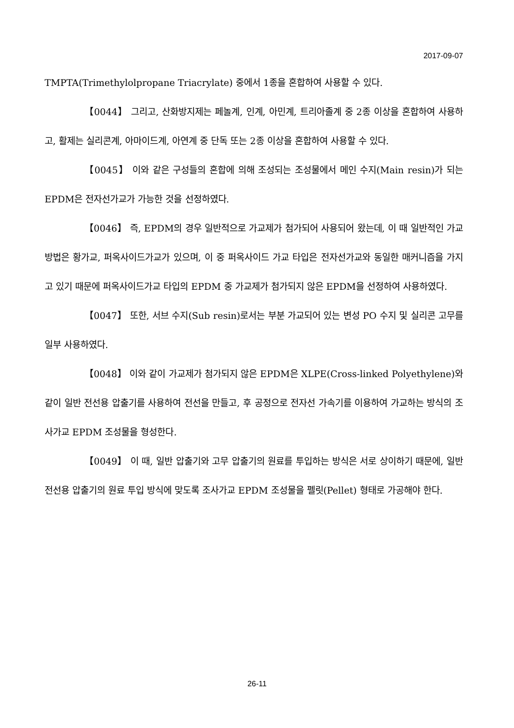2017-09-07
TMPTA(Trimethylolpropane Triacrylate) 중에서 1종을 혼합하여 사용할 수 있다.
【0044】 그리고, 산화방지제는 페놀계, 인계, 아민계, 트리아졸계 중 2종 이상을 혼합하여 사용하고, 활제는 실리콘계, 아마이드계, 아연계 중 단독 또는 2종 이상을 혼합하여 사용할 수 있다.
【0045】 이와 같은 구성들의 혼합에 의해 조성되는 조성물에서 메인 수지(Main resin)가 되는 EPDM은 전자선가교가 가능한 것을 선정하였다.
【0046】 즉, EPDM의 경우 일반적으로 가교제가 첨가되어 사용되어 왔는데, 이 때 일반적인 가교 방법은 황가교, 퍼옥사이드가교가 있으며, 이 중 퍼옥사이드 가교 타입은 전자선가교와 동일한 매커니즘을 가지고 있기 때문에 퍼옥사이드가교 타입의 EPDM 중 가교제가 첨가되지 않은 EPDM을 선정하여 사용하였다.
【0047】 또한, 서브 수지(Sub resin)로서는 부분 가교되어 있는 변성 PO 수지 및 실리콘 고무를 일부 사용하였다.
【0048】 이와 같이 가교제가 첨가되지 않은 EPDM은 XLPE(Cross-linked Polyethylene)와 같이 일반 전선용 압출기를 사용하여 전선을 만들고, 후 공정으로 전자선 가속기를 이용하여 가교하는 방식의 조사가교 EPDM 조성물을 형성한다.
【0049】 이 때, 일반 압출기와 고무 압출기의 원료를 투입하는 방식은 서로 상이하기 때문에, 일반 전선용 압출기의 원료 투입 방식에 맞도록 조사가교 EPDM 조성물을 펠릿(Pellet) 형태로 가공해야 한다.
26-11